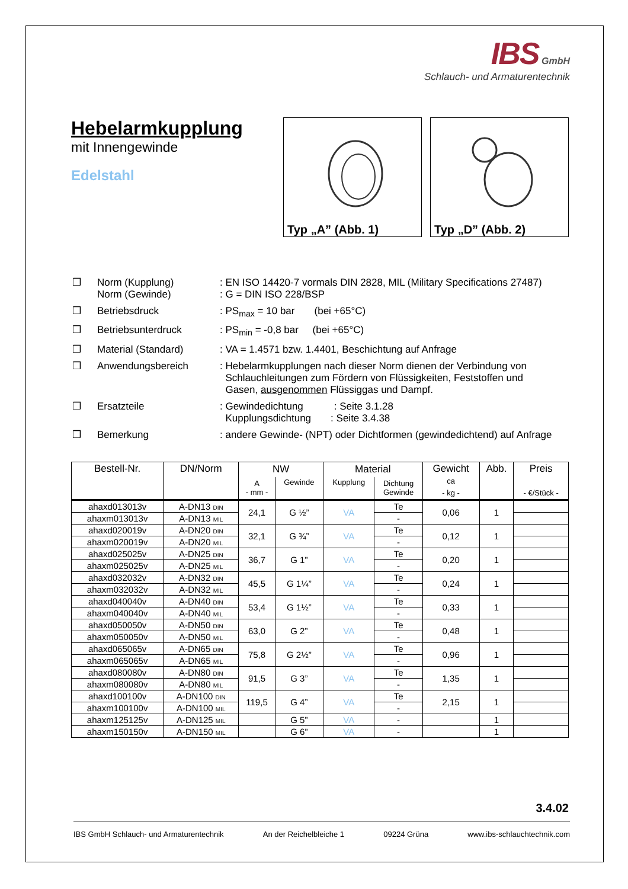IBS GmbH
Schlauch- und Armaturentechnik
Hebelarmkupplung
mit Innengewinde
Edelstahl
Typ „A” (Abb. 1) Typ „D” (Abb. 2)
| ❒ | Norm (Kupplung) Norm (Gewinde) | : EN ISO 14420-7 vormals DIN 2828, MIL (Military Specifications 27487) : G = DIN ISO 228/BSP |
| ❒ | Betriebsdruck | : PS<sub>max</sub> = 10 bar (bei +65°C) |
| ❒ | Betriebsunterdruck | : PS<sub>min</sub> = -0,8 bar (bei +65°C) |
| ❒ | Material (Standard) | : VA = 1.4571 bzw. 1.4401, Beschichtung auf Anfrage |
| ❒ | Anwendungsbereich | : Hebelarmkupplungen nach dieser Norm dienen der Verbindung von Schlauchleitungen zum Fördern von Flüssigkeiten, Feststoffen und Gasen, ausgenommen Flüssiggas und Dampf. |
| ❒ | Ersatzteile | : Gewindedichtung : Seite 3.1.28 Kupplungsdichtung : Seite 3.4.38 |
| ❒ | Bemerkung | : andere Gewinde- (NPT) oder Dichtformen (gewindedichtend) auf Anfrage |
| Bestell-Nr. | DN/Norm | NW | | Material | | Gewicht ca - kg - | Abb. | Preis - €/Stück - |
| --- | --- | --- | --- | --- | --- | --- | --- | --- |
| | | A - mm - | Gewinde | Kupplung | Dichtung Gewinde | | | |
| ahaxd013013v | A-DN13 DIN | 24,1 | G ½” | VA | Te | 0,06 | 1 | |
| ahaxm013013v | A-DN13 MIL | | | | - | | | |
| ahaxd020019v | A-DN20 DIN | 32,1 | G ¾” | VA | Te | 0,12 | 1 | |
| ahaxm020019v | A-DN20 MIL | | | | - | | | |
| ahaxd025025v | A-DN25 DIN | 36,7 | G 1” | VA | Te | 0,20 | 1 | |
| ahaxm025025v | A-DN25 MIL | | | | - | | | |
| ahaxd032032v | A-DN32 DIN | 45,5 | G 1¼” | VA | Te | 0,24 | 1 | |
| ahaxm032032v | A-DN32 MIL | | | | - | | | |
| ahaxd040040v | A-DN40 DIN | 53,4 | G 1½” | VA | Te | 0,33 | 1 | |
| ahaxm040040v | A-DN40 MIL | | | | - | | | |
| ahaxd050050v | A-DN50 DIN | 63,0 | G 2” | VA | Te | 0,48 | 1 | |
| ahaxm050050v | A-DN50 MIL | | | | - | | | |
| ahaxd065065v | A-DN65 DIN | 75,8 | G 2½” | VA | Te | 0,96 | 1 | |
| ahaxm065065v | A-DN65 MIL | | | | - | | | |
| ahaxd080080v | A-DN80 DIN | 91,5 | G 3” | VA | Te | 1,35 | 1 | |
| ahaxm080080v | A-DN80 MIL | | | | - | | | |
| ahaxd100100v | A-DN100 DIN | 119,5 | G 4” | VA | Te | 2,15 | 1 | |
| ahaxm100100v | A-DN100 MIL | | | | - | | | |
| ahaxm125125v | A-DN125 MIL | | G 5” | VA | - | | 1 | |
| ahaxm150150v | A-DN150 MIL | | G 6” | VA | - | | 1 | |
3.4.02
IBS GmbH Schlauch- und Armaturentechnik An der Reichelbleiche 1 09224 Grüna www.ibs-schlauchtechnik.com